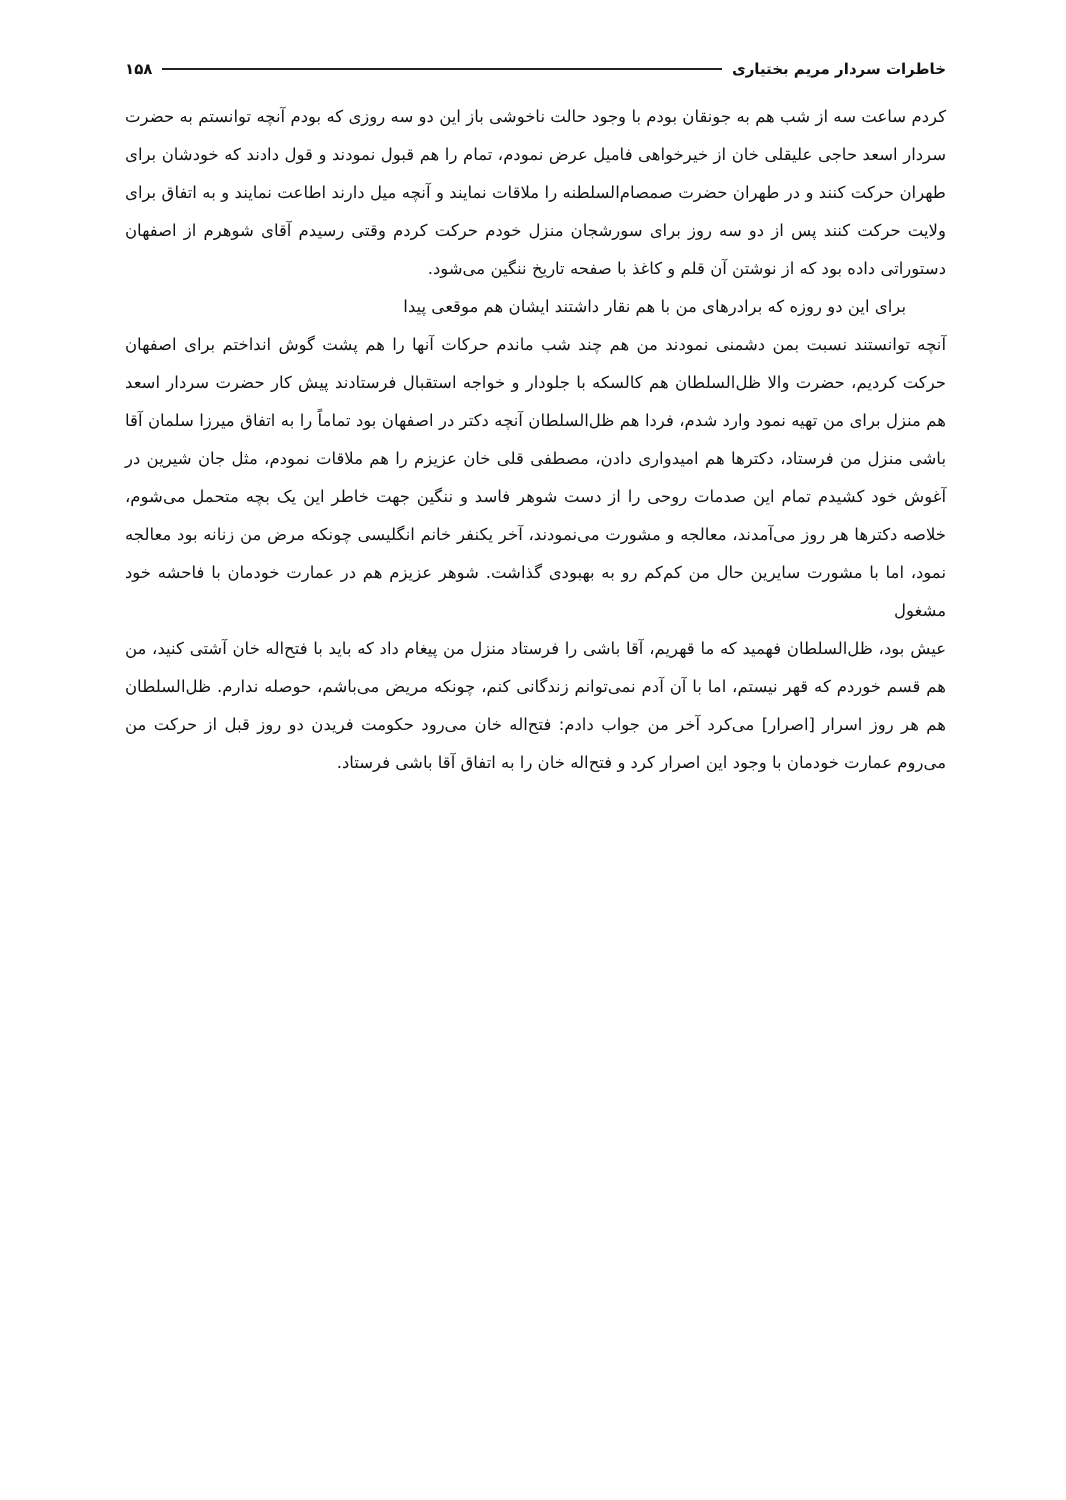خاطرات سردار مریم بختیاری ۱۵۸
کردم ساعت سه از شب هم به جونقان بودم با وجود حالت ناخوشی باز این دو سه روزی که بودم آنچه توانستم به حضرت سردار اسعد حاجی علیقلی خان از خیرخواهی فامیل عرض نمودم، تمام را هم قبول نمودند و قول دادند که خودشان برای طهران حرکت کنند و در طهران حضرت صمصام‌السلطنه را ملاقات نمایند و آنچه میل دارند اطاعت نمایند و به اتفاق برای ولایت حرکت کنند پس از دو سه روز برای سورشجان منزل خودم حرکت کردم وقتی رسیدم آقای شوهرم از اصفهان دستوراتی داده بود که از نوشتن آن قلم و کاغذ با صفحه تاریخ ننگین می‌شود.
برای این دو روزه که برادرهای من با هم نقار داشتند ایشان هم موقعی پیدا
آنچه توانستند نسبت بمن دشمنی نمودند من هم چند شب ماندم حرکات آنها را هم پشت گوش انداختم برای اصفهان حرکت کردیم، حضرت والا ظل‌السلطان هم کالسکه با جلودار و خواجه استقبال فرستادند پیش کار حضرت سردار اسعد هم منزل برای من تهیه نمود وارد شدم، فردا هم ظل‌السلطان آنچه دکتر در اصفهان بود تماماً را به اتفاق میرزا سلمان آقا باشی منزل من فرستاد، دکترها هم امیدواری دادن، مصطفی قلی خان عزیزم را هم ملاقات نمودم، مثل جان شیرین در آغوش خود کشیدم تمام این صدمات روحی را از دست شوهر فاسد و ننگین جهت خاطر این یک بچه متحمل می‌شوم، خلاصه دکترها هر روز می‌آمدند، معالجه و مشورت می‌نمودند، آخر یکنفر خانم انگلیسی چونکه مرض من زنانه بود معالجه نمود، اما با مشورت سایرین حال من کم‌کم رو به بهبودی گذاشت. شوهر عزیزم هم در عمارت خودمان با فاحشه خود مشغول
عیش بود، ظل‌السلطان فهمید که ما قهریم، آقا باشی را فرستاد منزل من پیغام داد که باید با فتح‌اله خان آشتی کنید، من هم قسم خوردم که قهر نیستم، اما با آن آدم نمی‌توانم زندگانی کنم، چونکه مریض می‌باشم، حوصله ندارم. ظل‌السلطان هم هر روز اسرار [اصرار] می‌کرد آخر من جواب دادم: فتح‌اله خان می‌رود حکومت فریدن دو روز قبل از حرکت من می‌روم عمارت خودمان با وجود این اصرار کرد و فتح‌اله خان را به اتفاق آقا باشی فرستاد.